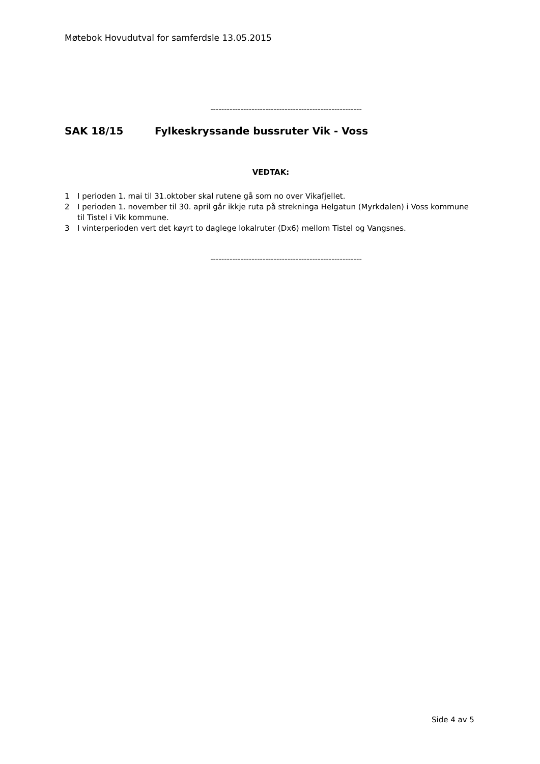Møtebok Hovudutval for samferdsle 13.05.2015
-------------------------------------------------------
SAK 18/15 Fylkeskryssande bussruter Vik - Voss
VEDTAK:
1 I perioden 1. mai til 31.oktober skal rutene gå som no over Vikafjellet.
2 I perioden 1. november til 30. april går ikkje ruta på strekninga Helgatun (Myrkdalen) i Voss kommune til Tistel i Vik kommune.
3 I vinterperioden vert det køyrt to daglege lokalruter (Dx6) mellom Tistel og Vangsnes.
-------------------------------------------------------
Side 4 av 5